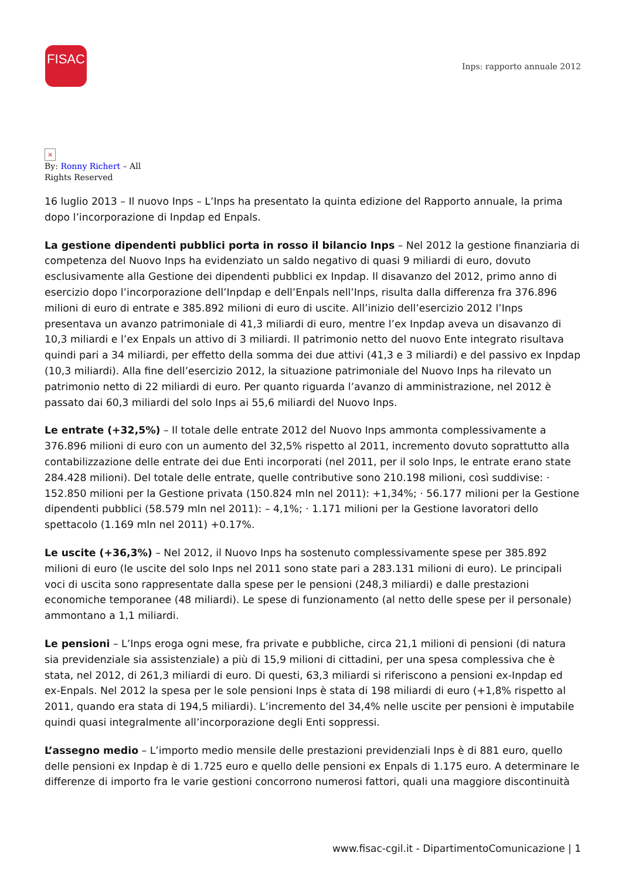FISAC
Inps: rapporto annuale 2012
×
By: Ronny Richert – All Rights Reserved
16 luglio 2013 – Il nuovo Inps – L’Inps ha presentato la quinta edizione del Rapporto annuale, la prima dopo l’incorporazione di Inpdap ed Enpals.
La gestione dipendenti pubblici porta in rosso il bilancio Inps – Nel 2012 la gestione finanziaria di competenza del Nuovo Inps ha evidenziato un saldo negativo di quasi 9 miliardi di euro, dovuto esclusivamente alla Gestione dei dipendenti pubblici ex Inpdap. Il disavanzo del 2012, primo anno di esercizio dopo l’incorporazione dell’Inpdap e dell’Enpals nell’Inps, risulta dalla differenza fra 376.896 milioni di euro di entrate e 385.892 milioni di euro di uscite. All’inizio dell’esercizio 2012 l’Inps presentava un avanzo patrimoniale di 41,3 miliardi di euro, mentre l’ex Inpdap aveva un disavanzo di 10,3 miliardi e l’ex Enpals un attivo di 3 miliardi. Il patrimonio netto del nuovo Ente integrato risultava quindi pari a 34 miliardi, per effetto della somma dei due attivi (41,3 e 3 miliardi) e del passivo ex Inpdap (10,3 miliardi). Alla fine dell’esercizio 2012, la situazione patrimoniale del Nuovo Inps ha rilevato un patrimonio netto di 22 miliardi di euro. Per quanto riguarda l’avanzo di amministrazione, nel 2012 è passato dai 60,3 miliardi del solo Inps ai 55,6 miliardi del Nuovo Inps.
Le entrate (+32,5%) – Il totale delle entrate 2012 del Nuovo Inps ammonta complessivamente a 376.896 milioni di euro con un aumento del 32,5% rispetto al 2011, incremento dovuto soprattutto alla contabilizzazione delle entrate dei due Enti incorporati (nel 2011, per il solo Inps, le entrate erano state 284.428 milioni). Del totale delle entrate, quelle contributive sono 210.198 milioni, così suddivise: · 152.850 milioni per la Gestione privata (150.824 mln nel 2011): +1,34%; · 56.177 milioni per la Gestione dipendenti pubblici (58.579 mln nel 2011): – 4,1%; · 1.171 milioni per la Gestione lavoratori dello spettacolo (1.169 mln nel 2011) +0.17%.
Le uscite (+36,3%) – Nel 2012, il Nuovo Inps ha sostenuto complessivamente spese per 385.892 milioni di euro (le uscite del solo Inps nel 2011 sono state pari a 283.131 milioni di euro). Le principali voci di uscita sono rappresentate dalla spese per le pensioni (248,3 miliardi) e dalle prestazioni economiche temporanee (48 miliardi). Le spese di funzionamento (al netto delle spese per il personale) ammontano a 1,1 miliardi.
Le pensioni – L’Inps eroga ogni mese, fra private e pubbliche, circa 21,1 milioni di pensioni (di natura sia previdenziale sia assistenziale) a più di 15,9 milioni di cittadini, per una spesa complessiva che è stata, nel 2012, di 261,3 miliardi di euro. Di questi, 63,3 miliardi si riferiscono a pensioni ex-Inpdap ed ex-Enpals. Nel 2012 la spesa per le sole pensioni Inps è stata di 198 miliardi di euro (+1,8% rispetto al 2011, quando era stata di 194,5 miliardi). L’incremento del 34,4% nelle uscite per pensioni è imputabile quindi quasi integralmente all’incorporazione degli Enti soppressi.
L’assegno medio – L’importo medio mensile delle prestazioni previdenziali Inps è di 881 euro, quello delle pensioni ex Inpdap è di 1.725 euro e quello delle pensioni ex Enpals di 1.175 euro. A determinare le differenze di importo fra le varie gestioni concorrono numerosi fattori, quali una maggiore discontinuità
www.fisac-cgil.it - DipartimentoComunicazione | 1